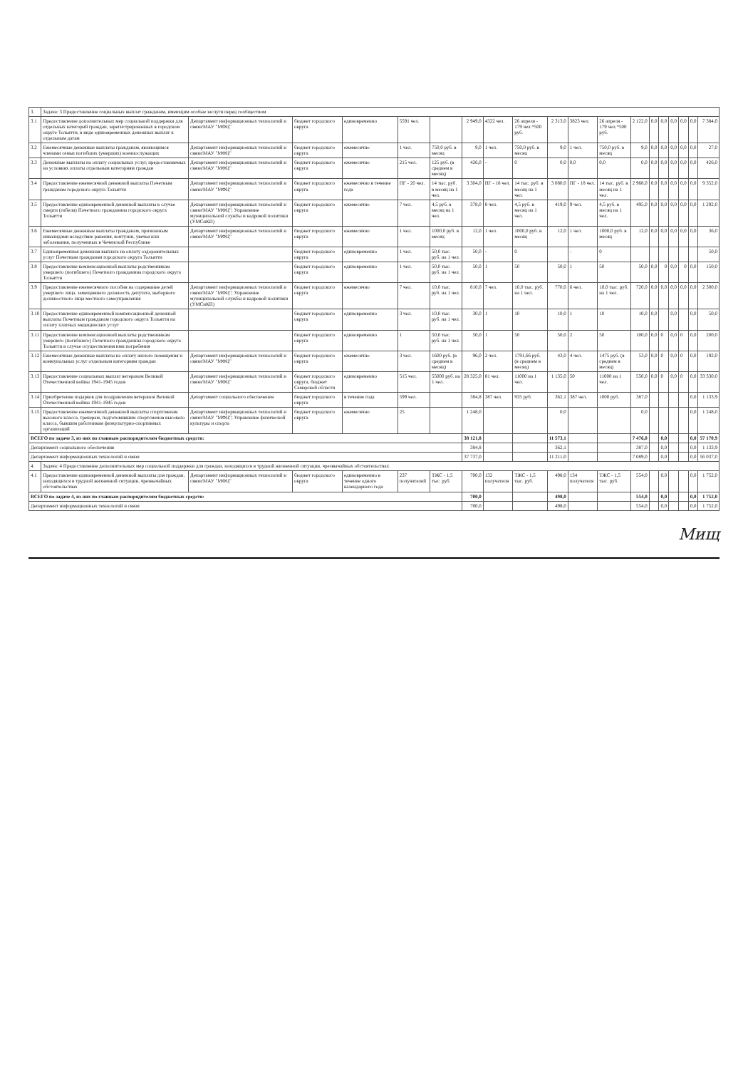| 3. | Задача: 3 Предоставление социальных выплат гражданам, имеющим особые заслуги перед сообществом | | | | | | | | | | | | | | | | | | |
| 3.1 | Предоставление дополнительных мер социальной поддержки для отдельных категорий граждан, зарегистрированных в городском округе Тольятти, в виде единовременных денежных выплат к отдельным датам | Департамент информационных технологий и связи/МАУ "МФЦ" | бюджет городского округа | единовременно | 5591 чел. | | 2 949,0 | 4322 чел. | 26 апреля - 179 чел.*500 руб. | 2 313,0 | 3823 чел. | 26 апреля - 179 чел.*500 руб. | 2 122,0 | 0,0 | 0,0 | 0,0 | 0,0 | 0,0 | 7 384,0 |
| 3.2 | Ежемесячные денежные выплаты гражданам, являющимся членами семьи погибших (умерших) военнослужащих | Департамент информационных технологий и связи/МАУ "МФЦ" | бюджет городского округа | ежемесячно | 1 чел. | 750,0 руб. в месяц | 9,0 | 1 чел. | 750,0 руб. в месяц | 9,0 | 1 чел. | 750,0 руб. в месяц | 9,0 | 0,0 | 0,0 | 0,0 | 0,0 | 0,0 | 27,0 |
| 3.3 | Денежные выплаты на оплату социальных услуг, предоставляемых на условиях оплаты отдельным категориям граждан | Департамент информационных технологий и связи/МАУ "МФЦ" | бюджет городского округа | ежемесячно | 215 чел. | 125 руб. (в среднем в месяц) | 426,0 | - | 0 | 0,0 | 0,0 | 0,0 | 0,0 | 0,0 | 0,0 | 0,0 | 0,0 | 0,0 | 426,0 |
| 3.4 | Предоставление ежемесячной денежной выплаты Почетным гражданам городского округа Тольятти | Департамент информационных технологий и связи/МАУ "МФЦ" | бюджет городского округа | ежемесячно в течение года | ПГ - 20 чел. | 14 тыс. руб. в месяц на 1 чел. | 3 304,0 | ПГ - 18 чел. | 14 тыс. руб. в месяц на 1 чел. | 3 080,0 | ПГ - 18 чел. | 14 тыс. руб. в месяц на 1 чел. | 2 968,0 | 0,0 | 0,0 | 0,0 | 0,0 | 0,0 | 9 352,0 |
| 3.5 | Предоставление единовременной денежной выплаты в случае смерти (гибели) Почетного гражданина городского округа Тольятти | Департамент информационных технологий и связи/МАУ "МФЦ"; Управление муниципальной службы и кадровой политики (УМСиКП) | бюджет городского округа | ежемесячно | 7 чел. | 4,5 руб. в месяц на 1 чел. | 378,0 | 8 чел. | 4,5 руб. в месяц на 1 чел. | 419,0 | 9 чел. | 4,5 руб. в месяц на 1 чел. | 495,0 | 0,0 | 0,0 | 0,0 | 0,0 | 0,0 | 1 292,0 |
| 3.6 | Ежемесячные денежные выплаты гражданам, признанным инвалидами вследствие ранения, контузии, увечья или заболевания, полученных в Чеченской Республике | Департамент информационных технологий и связи/МАУ "МФЦ" | бюджет городского округа | ежемесячно | 1 чел. | 1000,0 руб. в месяц | 12,0 | 1 чел. | 1000,0 руб. в месяц | 12,0 | 1 чел. | 1000,0 руб. в месяц | 12,0 | 0,0 | 0,0 | 0,0 | 0,0 | 0,0 | 36,0 |
| 3.7 | Единовременная денежная выплата на оплату оздоровительных услуг Почетным гражданам городского округа Тольятти | | бюджет городского округа | единовременно | 1 чел. | 50,0 тыс. руб. на 1 чел. | 50,0 | - | 0 | | - | 0 | | | | | | | 50,0 |
| 3.8 | Предоставление компенсационной выплаты родственникам умершего (погибшего) Почетного гражданина городского округа Тольятти | | бюджет городского округа | единовременно | 1 чел. | 50,0 тыс. руб. на 1 чел. | 50,0 | 1 | 50 | 50,0 | 1 | 50 | 50,0 | 0,0 | 0 | 0,0 | 0 | 0,0 | 150,0 |
| 3.9 | Предоставление ежемесячного пособия на содержание детей умершего лица, замещавшего должность депутата, выборного должностного лица местного самоуправления | Департамент информационных технологий и связи/МАУ "МФЦ"; Управление муниципальной службы и кадровой политики (УМСиКП) | бюджет городского округа | ежемесячно | 7 чел. | 10,0 тыс. руб. на 1 чел. | 810,0 | 7 чел. | 10,0 тыс. руб. на 1 чел. | 770,0 | 6 чел. | 10,0 тыс. руб. на 1 чел. | 720,0 | 0,0 | 0,0 | 0,0 | 0,0 | 0,0 | 2 300,0 |
| 3.10 | Предоставление единовременной компенсационной денежной выплаты Почетным гражданам городского округа Тольятти на оплату платных медицинских услуг | | бюджет городского округа | единовременно | 3 чел. | 10,0 тыс. руб. на 1 чел. | 30,0 | 1 | 10 | 10,0 | 1 | 10 | 10,0 | 0,0 | | 0,0 | | 0,0 | 50,0 |
| 3.11 | Предоставление компенсационной выплаты родственникам умершего (погибшего) Почетного гражданина городского округа Тольятти в случае осуществления ими погребения | | бюджет городского округа | единовременно | 1 | 50,0 тыс. руб. на 1 чел. | 50,0 | 1 | 50 | 50,0 | 2 | 50 | 100,0 | 0,0 | 0 | 0,0 | 0 | 0,0 | 200,0 |
| 3.12 | Ежемесячные денежные выплаты на оплату жилого помещения и коммунальных услуг отдельным категориям граждан | Департамент информационных технологий и связи/МАУ "МФЦ" | бюджет городского округа | ежемесячно | 3 чел. | 1600 руб. (в среднем в месяц) | 96,0 | 2 чел. | 1791,66 руб. (в среднем в месяц) | 43,0 | 4 чел. | 1475 руб. (в среднем в месяц) | 53,0 | 0,0 | 0 | 0,0 | 0 | 0,0 | 192,0 |
| 3.13 | Предоставление социальных выплат ветеранам Великой Отечественной войны 1941-1945 годов | Департамент информационных технологий и связи/МАУ "МФЦ" | бюджет городского округа, бюджет Самарской области | единовременно | 515 чел. | 55000 руб. на 1 чел. | 28 325,0 | 81 чел. | 11000 на 1 чел. | 1 135,0 | 50 | 11000 на 1 чел. | 550,0 | 0,0 | 0 | 0,0 | 0 | 0,0 | 33 330,0 |
| 3.14 | Приобретение подарков для поздравления ветеранов Великой Отечественной войны 1941-1945 годов | Департамент социального обеспечения | бюджет городского округа | в течение года | 599 чел. | | 384,8 | 387 чел. | 935 руб. | 362,1 | 387 чел. | 1000 руб. | 387,0 | | | | | 0,0 | 1 133,9 |
| 3.15 | Предоставление ежемесячной денежной выплаты спортсменам высокого класса, тренерам, подготовившим спортсменов высокого класса, бывшим работникам физкультурно-спортивных организаций | Департамент информационных технологий и связи/МАУ "МФЦ"; Управление физической культуры и спорта | бюджет городского округа | ежемесячно | 25 | | 1 248,0 | | | 0,0 | | | 0,0 | | | | | 0,0 | 1 248,0 |
| ВСЕГО по задаче 3, из них по главным распорядителям бюджетных средств: | | | | | | | 38 121,8 | | | 11 573,1 | | | 7 476,0 | | 0,0 | | | 0,0 | 57 170,9 |
| Департамент социального обеспечения | | | | | | | 384,8 | | | 362,1 | | | 387,0 | | 0,0 | | | 0,0 | 1 133,9 |
| Департамент информационных технологий и связи | | | | | | | 37 737,0 | | | 11 211,0 | | | 7 089,0 | | 0,0 | | | 0,0 | 56 037,0 |
| 4. | Задача: 4 Предоставление дополнительных мер социальной поддержки для граждан, находящихся в трудной жизненной ситуации, чрезвычайных обстоятельствах | | | | | | | | | | | | | | | | | | |
| 4.1 | Предоставление единовременной денежной выплаты для граждан, находящихся в трудной жизненной ситуации, чрезвычайных обстоятельствах | Департамент информационных технологий и связи/МАУ "МФЦ" | бюджет городского округа | единовременно в течение одного календарного года | 237 получателей | ТЖС - 1,5 тыс. руб. | 700,0 | 132 получателя | ТЖС - 1,5 тыс. руб. | 498,0 | 134 получателя | ТЖС - 1,5 тыс. руб. | 554,0 | | 0,0 | | | 0,0 | 1 752,0 |
| ВСЕГО по задаче 4, из них по главным распорядителям бюджетных средств: | | | | | | | 700,0 | | | 498,0 | | | 554,0 | | 0,0 | | | 0,0 | 1 752,0 |
| Департамент информационных технологий и связи | | | | | | | 700,0 | | | 498,0 | | | 554,0 | | 0,0 | | | 0,0 | 1 752,0 |
Мищ